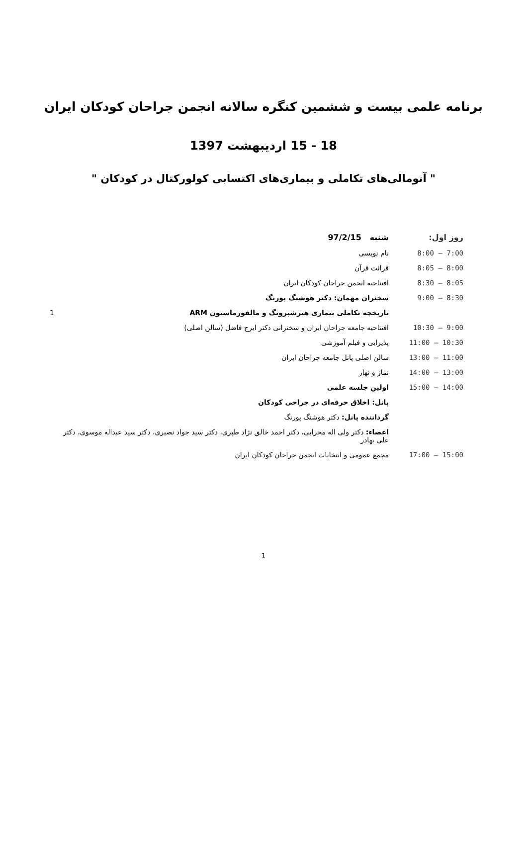برنامه علمی بیست و ششمین کنگره سالانه انجمن جراحان کودکان ایران
18 - 15 اردیبهشت 1397
" آنومالی‌های تکاملی و بیماری‌های اکتسابی کولورکتال در کودکان "
| روز اول: | شنبه 97/2/15 |
| 7:00 – 8:00 | نام نویسی |
| 8:00 – 8:05 | قرائت قرآن |
| 8:05 – 8:30 | افتتاحیه انجمن جراحان کودکان ایران |
| 8:30 – 9:00 | سخنران مهمان: دکتر هوشنگ پورنگ |
| | تاریخچه تکاملی بیماری هیرشپرونگ و مالفورماسیون ARM 1 |
| 9:00 – 10:30 | افتتاحیه جامعه جراحان ایران و سخنرانی دکتر ایرج فاضل (سالن اصلی) |
| 10:30 – 11:00 | پذیرایی و فیلم آموزشی |
| 11:00 – 13:00 | سالن اصلی پانل جامعه جراحان ایران |
| 13:00 – 14:00 | نماز و نهار |
| 14:00 – 15:00 | اولین جلسه علمی |
| | پانل: اخلاق حرفه‌ای در جراحی کودکان |
| | گرداننده پانل: دکتر هوشنگ پورنگ |
| | اعضاء: دکتر ولی اله محرابی، دکتر احمد خالق نژاد طبری، دکتر سید جواد نصیری، دکتر سید عبداله موسوی، دکتر علی بهادر |
| 15:00 – 17:00 | مجمع عمومی و انتخابات انجمن جراحان کودکان ایران |
1